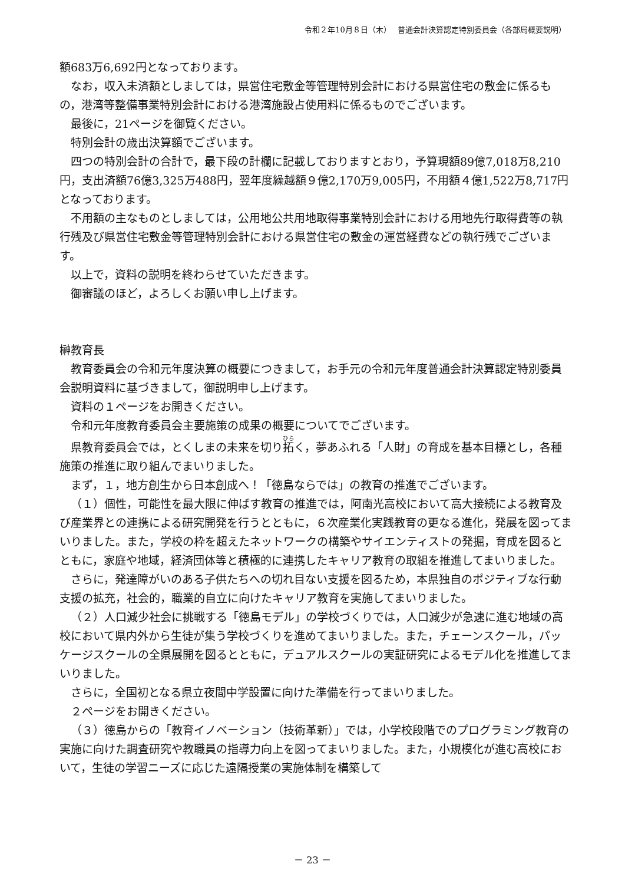令和２年10月８日（木）　 普通会計決算認定特別委員会（各部局概要説明）
額683万6,692円となっております。
なお，収入未済額としましては，県営住宅敷金等管理特別会計における県営住宅の敷金に係るもの，港湾等整備事業特別会計における港湾施設占使用料に係るものでございます。
最後に，21ページを御覧ください。
特別会計の歳出決算額でございます。
四つの特別会計の合計で，最下段の計欄に記載しておりますとおり，予算現額89億7,018万8,210円，支出済額76億3,325万488円，翌年度繰越額９億2,170万9,005円，不用額４億1,522万8,717円となっております。
不用額の主なものとしましては，公用地公共用地取得事業特別会計における用地先行取得費等の執行残及び県営住宅敷金等管理特別会計における県営住宅の敷金の運営経費などの執行残でございます。
以上で，資料の説明を終わらせていただきます。
御審議のほど，よろしくお願い申し上げます。
榊教育長
教育委員会の令和元年度決算の概要につきまして，お手元の令和元年度普通会計決算認定特別委員会説明資料に基づきまして，御説明申し上げます。
資料の１ページをお開きください。
令和元年度教育委員会主要施策の成果の概要についてでございます。
県教育委員会では，とくしまの未来を切り拓く，夢あふれる「人財」の育成を基本目標とし，各種施策の推進に取り組んでまいりました。
まず，１，地方創生から日本創成へ！「徳島ならでは」の教育の推進でございます。
（１）個性，可能性を最大限に伸ばす教育の推進では，阿南光高校において高大接続による教育及び産業界との連携による研究開発を行うとともに，６次産業化実践教育の更なる進化，発展を図ってまいりました。また，学校の枠を超えたネットワークの構築やサイエンティストの発掘，育成を図るとともに，家庭や地域，経済団体等と積極的に連携したキャリア教育の取組を推進してまいりました。
さらに，発達障がいのある子供たちへの切れ目ない支援を図るため，本県独自のポジティブな行動支援の拡充，社会的，職業的自立に向けたキャリア教育を実施してまいりました。
（２）人口減少社会に挑戦する「徳島モデル」の学校づくりでは，人口減少が急速に進む地域の高校において県内外から生徒が集う学校づくりを進めてまいりました。また，チェーンスクール，パッケージスクールの全県展開を図るとともに，デュアルスクールの実証研究によるモデル化を推進してまいりました。
さらに，全国初となる県立夜間中学設置に向けた準備を行ってまいりました。
２ページをお開きください。
（３）徳島からの「教育イノベーション（技術革新）」では，小学校段階でのプログラミング教育の実施に向けた調査研究や教職員の指導力向上を図ってまいりました。また，小規模化が進む高校において，生徒の学習ニーズに応じた遠隔授業の実施体制を構築して
－ 23 －